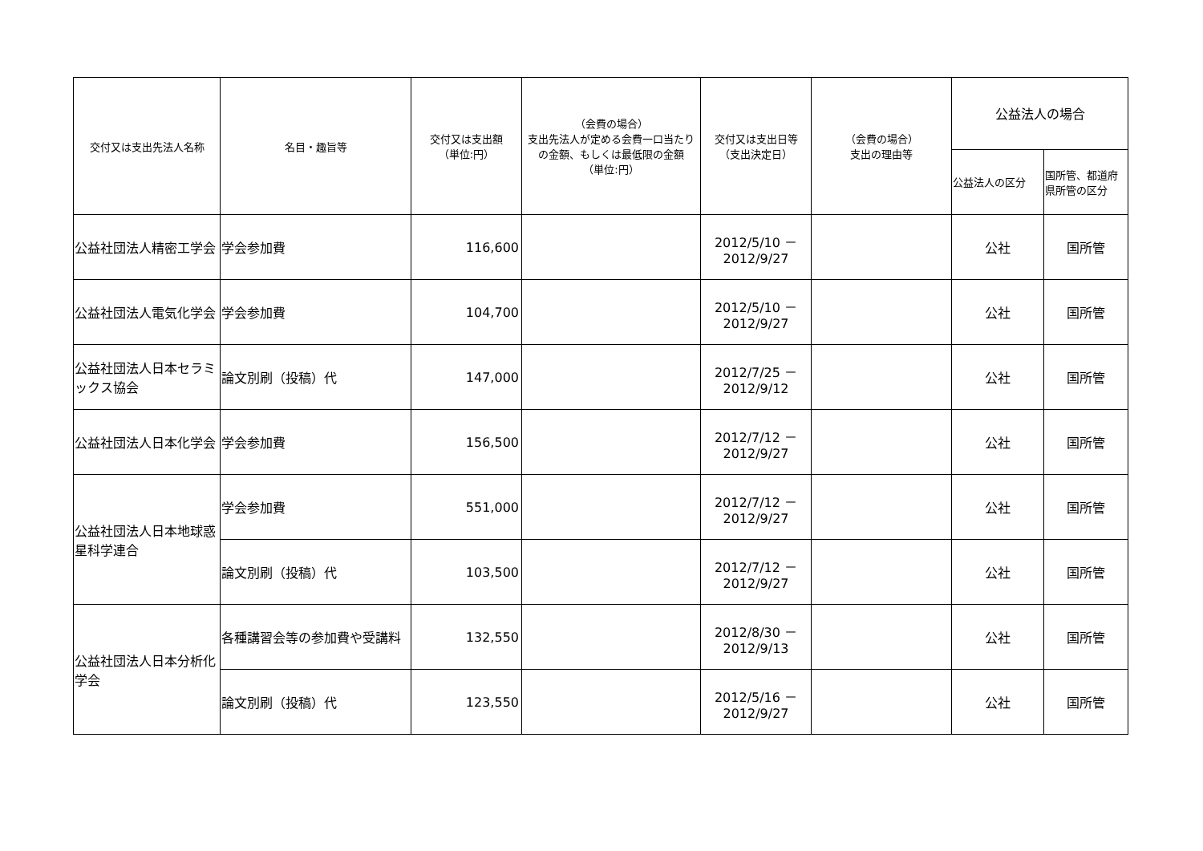| 交付又は支出先法人名称 | 名目・趣旨等 | 交付又は支出額 （単位:円） | （会費の場合） 支出先法人が定める会費一口当たりの金額、もしくは最低限の金額 （単位:円） | 交付又は支出日等 （支出決定日） | （会費の場合） 支出の理由等 | 公益法人の場合 | |
| --- | --- | --- | --- | --- | --- | --- | --- |
| | | | | | | 公益法人の区分 | 国所管、都道府県所管の区分 |
| 公益社団法人精密工学会 | 学会参加費 | 116,600 | | 2012/5/10 － 2012/9/27 | | 公社 | 国所管 |
| 公益社団法人電気化学会 | 学会参加費 | 104,700 | | 2012/5/10 － 2012/9/27 | | 公社 | 国所管 |
| 公益社団法人日本セラミックス協会 | 論文別刷（投稿）代 | 147,000 | | 2012/7/25 － 2012/9/12 | | 公社 | 国所管 |
| 公益社団法人日本化学会 | 学会参加費 | 156,500 | | 2012/7/12 － 2012/9/27 | | 公社 | 国所管 |
| 公益社団法人日本地球惑星科学連合 | 学会参加費 | 551,000 | | 2012/7/12 － 2012/9/27 | | 公社 | 国所管 |
| | 論文別刷（投稿）代 | 103,500 | | 2012/7/12 － 2012/9/27 | | 公社 | 国所管 |
| 公益社団法人日本分析化学会 | 各種講習会等の参加費や受講料 | 132,550 | | 2012/8/30 － 2012/9/13 | | 公社 | 国所管 |
| | 論文別刷（投稿）代 | 123,550 | | 2012/5/16 － 2012/9/27 | | 公社 | 国所管 |